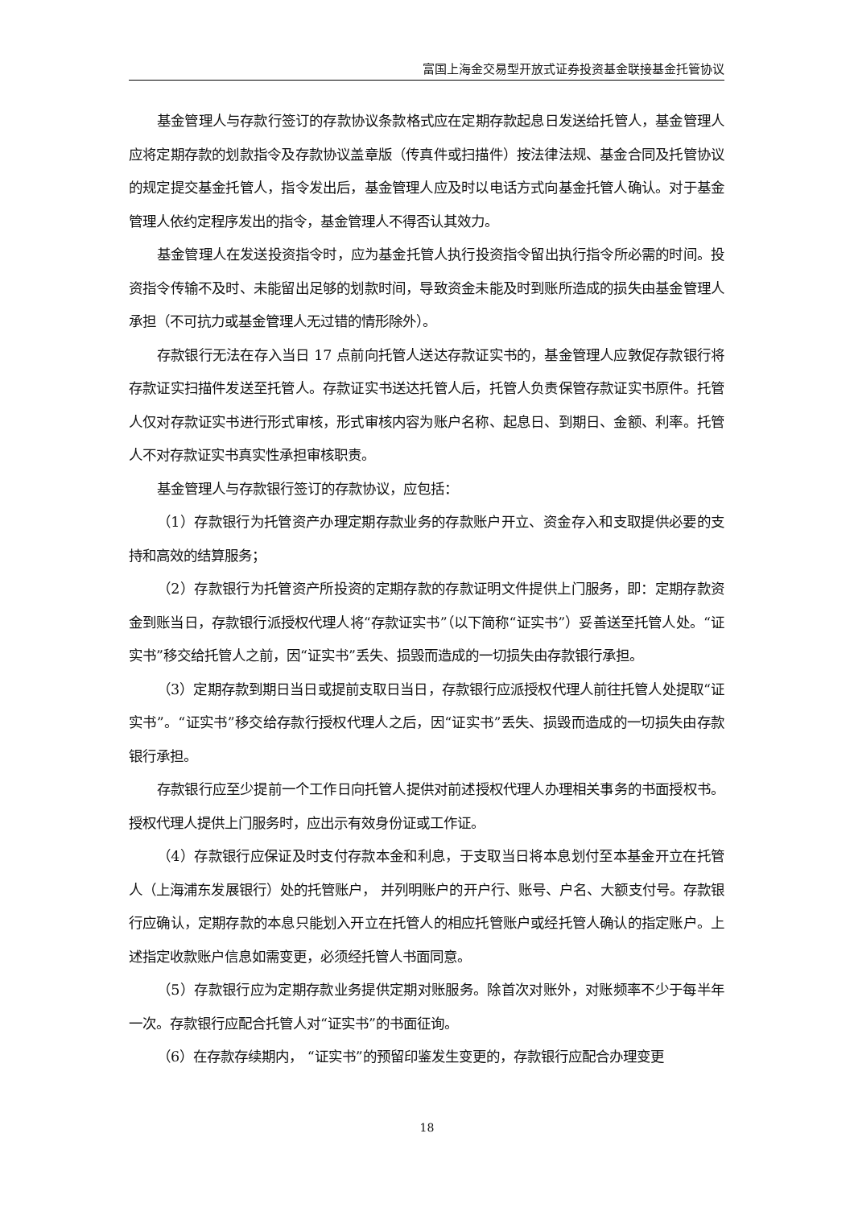富国上海金交易型开放式证券投资基金联接基金托管协议
基金管理人与存款行签订的存款协议条款格式应在定期存款起息日发送给托管人，基金管理人应将定期存款的划款指令及存款协议盖章版（传真件或扫描件）按法律法规、基金合同及托管协议的规定提交基金托管人，指令发出后，基金管理人应及时以电话方式向基金托管人确认。对于基金管理人依约定程序发出的指令，基金管理人不得否认其效力。
基金管理人在发送投资指令时，应为基金托管人执行投资指令留出执行指令所必需的时间。投资指令传输不及时、未能留出足够的划款时间，导致资金未能及时到账所造成的损失由基金管理人承担（不可抗力或基金管理人无过错的情形除外）。
存款银行无法在存入当日 17 点前向托管人送达存款证实书的，基金管理人应敦促存款银行将存款证实扫描件发送至托管人。存款证实书送达托管人后，托管人负责保管存款证实书原件。托管人仅对存款证实书进行形式审核，形式审核内容为账户名称、起息日、到期日、金额、利率。托管人不对存款证实书真实性承担审核职责。
基金管理人与存款银行签订的存款协议，应包括：
（1）存款银行为托管资产办理定期存款业务的存款账户开立、资金存入和支取提供必要的支持和高效的结算服务；
（2）存款银行为托管资产所投资的定期存款的存款证明文件提供上门服务，即：定期存款资金到账当日，存款银行派授权代理人将“存款证实书”（以下简称“证实书”）妥善送至托管人处。“证实书”移交给托管人之前，因“证实书”丢失、损毁而造成的一切损失由存款银行承担。
（3）定期存款到期日当日或提前支取日当日，存款银行应派授权代理人前往托管人处提取“证实书”。“证实书”移交给存款行授权代理人之后，因“证实书”丢失、损毁而造成的一切损失由存款银行承担。
存款银行应至少提前一个工作日向托管人提供对前述授权代理人办理相关事务的书面授权书。授权代理人提供上门服务时，应出示有效身份证或工作证。
（4）存款银行应保证及时支付存款本金和利息，于支取当日将本息划付至本基金开立在托管人（上海浦东发展银行）处的托管账户， 并列明账户的开户行、账号、户名、大额支付号。存款银行应确认，定期存款的本息只能划入开立在托管人的相应托管账户或经托管人确认的指定账户。上述指定收款账户信息如需变更，必须经托管人书面同意。
（5）存款银行应为定期存款业务提供定期对账服务。除首次对账外，对账频率不少于每半年一次。存款银行应配合托管人对“证实书”的书面征询。
（6）在存款存续期内， “证实书”的预留印鉴发生变更的，存款银行应配合办理变更
18